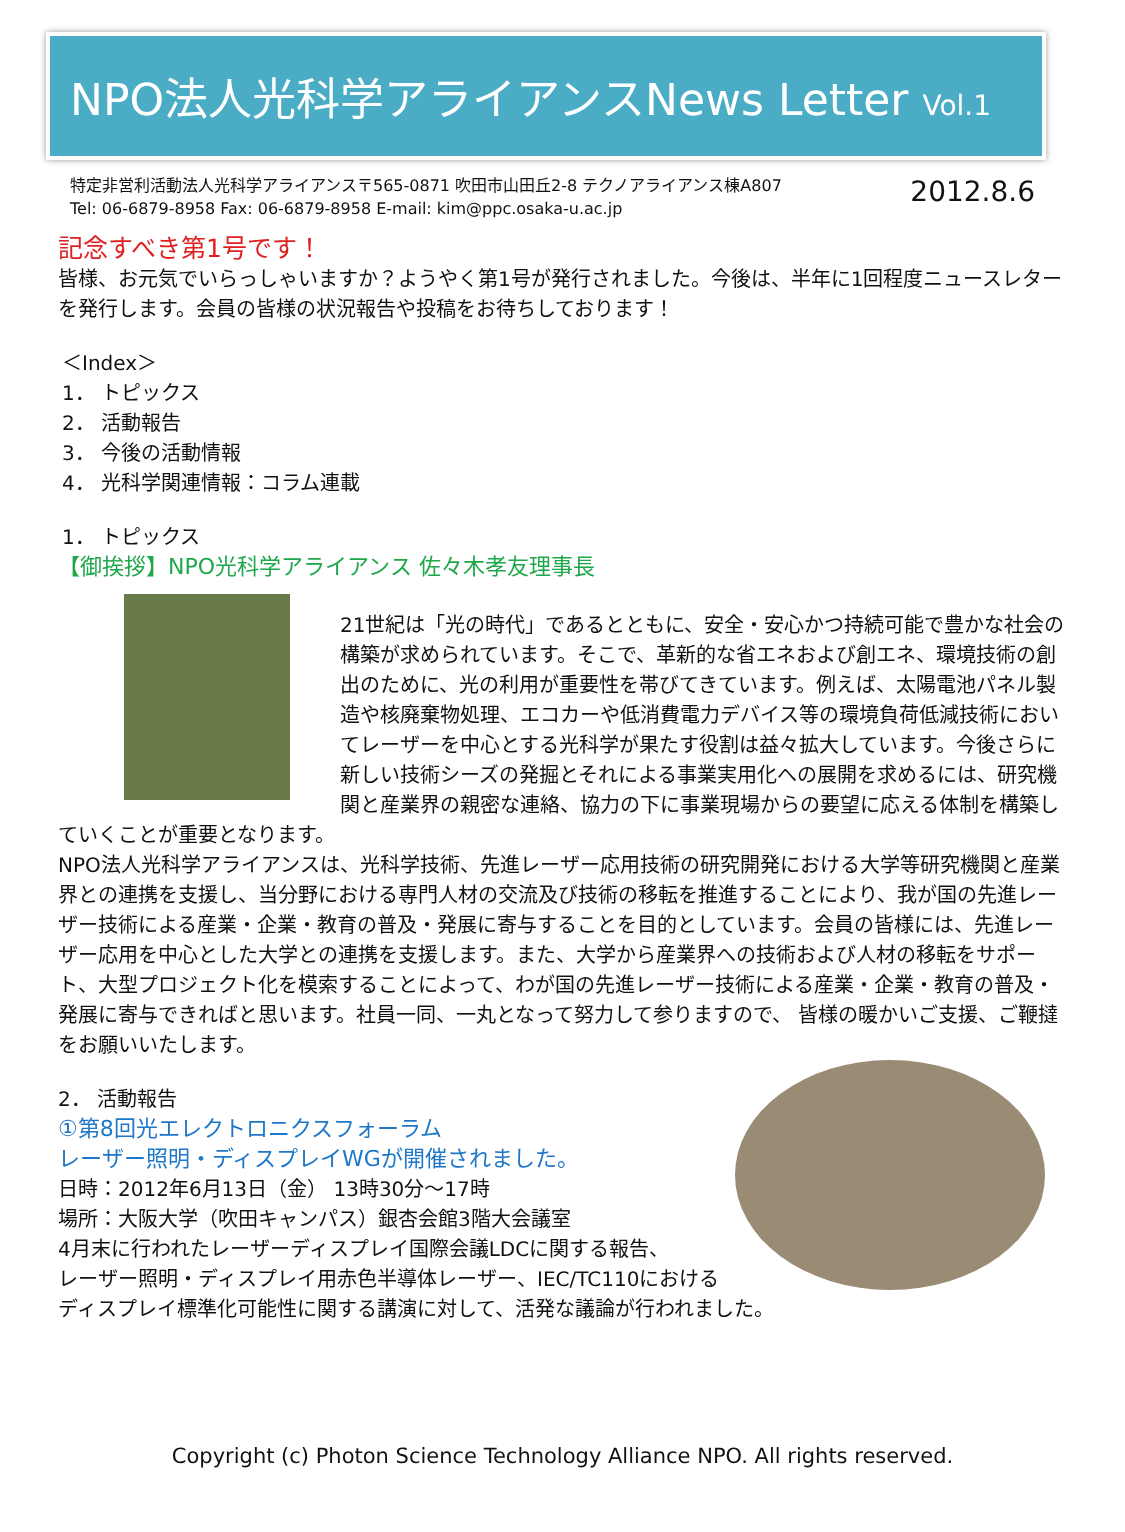NPO法人光科学アライアンスNews Letter Vol.1
特定非営利活動法人光科学アライアンス〒565-0871 吹田市山田丘2-8 テクノアライアンス棟A807
Tel: 06-6879-8958 Fax: 06-6879-8958 E-mail: kim@ppc.osaka-u.ac.jp
2012.8.6
記念すべき第1号です！
皆様、お元気でいらっしゃいますか？ようやく第1号が発行されました。今後は、半年に1回程度ニュースレターを発行します。会員の皆様の状況報告や投稿をお待ちしております！
＜Index＞
1． トピックス
2． 活動報告
3． 今後の活動情報
4． 光科学関連情報：コラム連載
1． トピックス
【御挨拶】NPO光科学アライアンス 佐々木孝友理事長
21世紀は「光の時代」であるとともに、安全・安心かつ持続可能で豊かな社会の構築が求められています。そこで、革新的な省エネおよび創エネ、環境技術の創出のために、光の利用が重要性を帯びてきています。例えば、太陽電池パネル製造や核廃棄物処理、エコカーや低消費電力デバイス等の環境負荷低減技術においてレーザーを中心とする光科学が果たす役割は益々拡大しています。今後さらに新しい技術シーズの発掘とそれによる事業実用化への展開を求めるには、研究機関と産業界の親密な連絡、協力の下に事業現場からの要望に応える体制を構築していくことが重要となります。
NPO法人光科学アライアンスは、光科学技術、先進レーザー応用技術の研究開発における大学等研究機関と産業界との連携を支援し、当分野における専門人材の交流及び技術の移転を推進することにより、我が国の先進レーザー技術による産業・企業・教育の普及・発展に寄与することを目的としています。会員の皆様には、先進レーザー応用を中心とした大学との連携を支援します。また、大学から産業界への技術および人材の移転をサポート、大型プロジェクト化を模索することによって、わが国の先進レーザー技術による産業・企業・教育の普及・発展に寄与できればと思います。社員一同、一丸となって努力して参りますので、 皆様の暖かいご支援、ご鞭撻をお願いいたします。
2． 活動報告
①第8回光エレクトロニクスフォーラム
レーザー照明・ディスプレイWGが開催されました。
日時：2012年6月13日（金） 13時30分～17時
場所：大阪大学（吹田キャンパス）銀杏会館3階大会議室
4月末に行われたレーザーディスプレイ国際会議LDCに関する報告、
レーザー照明・ディスプレイ用赤色半導体レーザー、IEC/TC110における
ディスプレイ標準化可能性に関する講演に対して、活発な議論が行われました。
Copyright (c) Photon Science Technology Alliance NPO. All rights reserved.